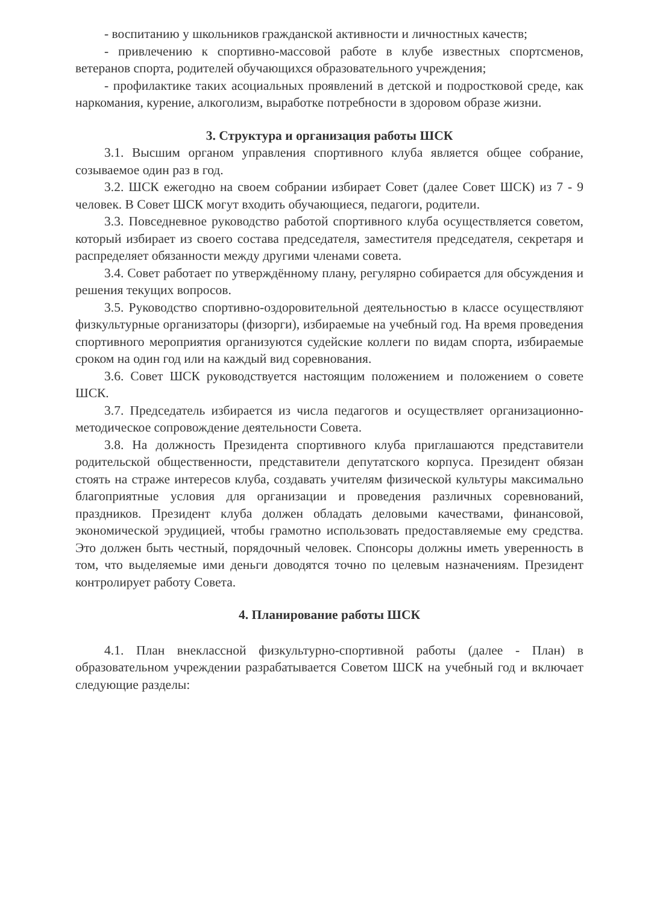- воспитанию у школьников гражданской активности и личностных качеств;
- привлечению к спортивно-массовой работе в клубе известных спортсменов, ветеранов спорта, родителей обучающихся образовательного учреждения;
- профилактике таких асоциальных проявлений в детской и подростковой среде, как наркомания, курение, алкоголизм, выработке потребности в здоровом образе жизни.
3. Структура и организация работы ШСК
3.1. Высшим органом управления спортивного клуба является общее собрание, созываемое один раз в год.
3.2. ШСК ежегодно на своем собрании избирает Совет (далее Совет ШСК) из 7 - 9 человек. В Совет ШСК могут входить обучающиеся, педагоги, родители.
3.3. Повседневное руководство работой спортивного клуба осуществляется советом, который избирает из своего состава председателя, заместителя председателя, секретаря и распределяет обязанности между другими членами совета.
3.4. Совет работает по утверждённому плану, регулярно собирается для обсуждения и решения текущих вопросов.
3.5. Руководство спортивно-оздоровительной деятельностью в классе осуществляют физкультурные организаторы (физорги), избираемые на учебный год. На время проведения спортивного мероприятия организуются судейские коллеги по видам спорта, избираемые сроком на один год или на каждый вид соревнования.
3.6. Совет ШСК руководствуется настоящим положением и положением о совете ШСК.
3.7. Председатель избирается из числа педагогов и осуществляет организационно-методическое сопровождение деятельности Совета.
3.8. На должность Президента спортивного клуба приглашаются представители родительской общественности, представители депутатского корпуса. Президент обязан стоять на страже интересов клуба, создавать учителям физической культуры максимально благоприятные условия для организации и проведения различных соревнований, праздников. Президент клуба должен обладать деловыми качествами, финансовой, экономической эрудицией, чтобы грамотно использовать предоставляемые ему средства. Это должен быть честный, порядочный человек. Спонсоры должны иметь уверенность в том, что выделяемые ими деньги доводятся точно по целевым назначениям. Президент контролирует работу Совета.
4. Планирование работы ШСК
4.1. План внеклассной физкультурно-спортивной работы (далее - План) в образовательном учреждении разрабатывается Советом ШСК на учебный год и включает следующие разделы: